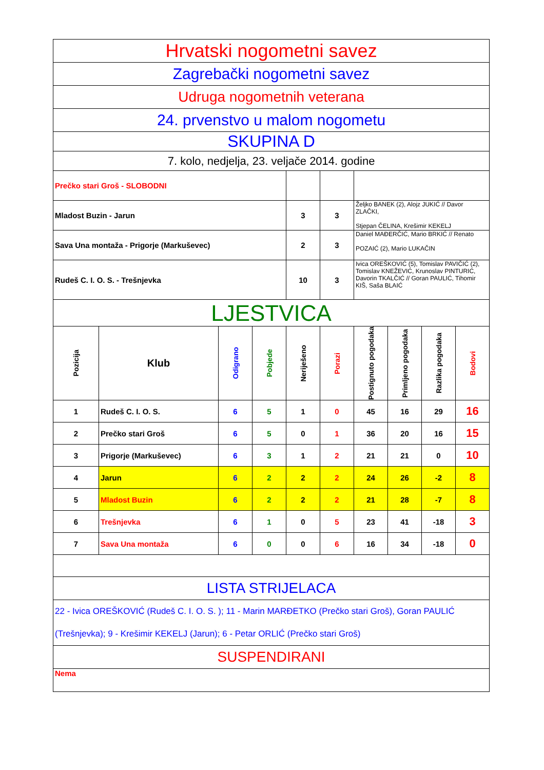| Hrvatski nogometni savez | | | | | | | | | |
| Zagrebački nogometni savez | | | | | | | | | |
| Udruga nogometnih veterana | | | | | | | | | |
| 24. prvenstvo u malom nogometu | | | | | | | | | |
| SKUPINA D | | | | | | | | | |
| 7. kolo, nedjelja, 23. veljače 2014. godine | | | | | | | | | |
| Prečko stari Groš - SLOBODNI | | | | | | | | | |
| Mladost Buzin - Jarun | | | | 3 | 3 | Željko BANEK (2), Alojz JUKIĆ // Davor ZLAČKI, Stjepan ČELINA, Krešimir KEKELJ | | | |
| Sava Una montaža - Prigorje (Markuševec) | | | | 2 | 3 | Daniel MAĐERČIĆ, Mario BRKIĆ // Renato POZAIĆ (2), Mario LUKAČIN | | | |
| Rudeš C. I. O. S. - Trešnjevka | | | | 10 | 3 | Ivica OREŠKOVIĆ (5), Tomislav PAVIČIĆ (2), Tomislav KNEŽEVIĆ, Krunoslav PINTURIĆ, Davorin TKALČIĆ // Goran PAULIĆ, Tihomir KIŠ, Saša BLAIĆ | | | |
| LJESTVICA | | | | | | | | | |
| Pozicija | Klub | Odigrano | Pobjede | Neriješeno | Porazi | Postignuto pogodaka | Primljeno pogodaka | Razlika pogodaka | Bodovi |
| 1 | Rudeš C. I. O. S. | 6 | 5 | 1 | 0 | 45 | 16 | 29 | 16 |
| 2 | Prečko stari Groš | 6 | 5 | 0 | 1 | 36 | 20 | 16 | 15 |
| 3 | Prigorje (Markuševec) | 6 | 3 | 1 | 2 | 21 | 21 | 0 | 10 |
| 4 | Jarun | 6 | 2 | 2 | 2 | 24 | 26 | -2 | 8 |
| 5 | Mladost Buzin | 6 | 2 | 2 | 2 | 21 | 28 | -7 | 8 |
| 6 | Trešnjevka | 6 | 1 | 0 | 5 | 23 | 41 | -18 | 3 |
| 7 | Sava Una montaža | 6 | 0 | 0 | 6 | 16 | 34 | -18 | 0 |
| LISTA STRIJELACA | | | | | | | | | |
| 22 - Ivica OREŠKOVIĆ (Rudeš C. I. O. S. ); 11 - Marin MARĐETKO (Prečko stari Groš), Goran PAULIĆ (Trešnjevka); 9 - Krešimir KEKELJ (Jarun); 6 - Petar ORLIĆ (Prečko stari Groš) | | | | | | | | | |
| SUSPENDIRANI | | | | | | | | | |
| Nema | | | | | | | | | |